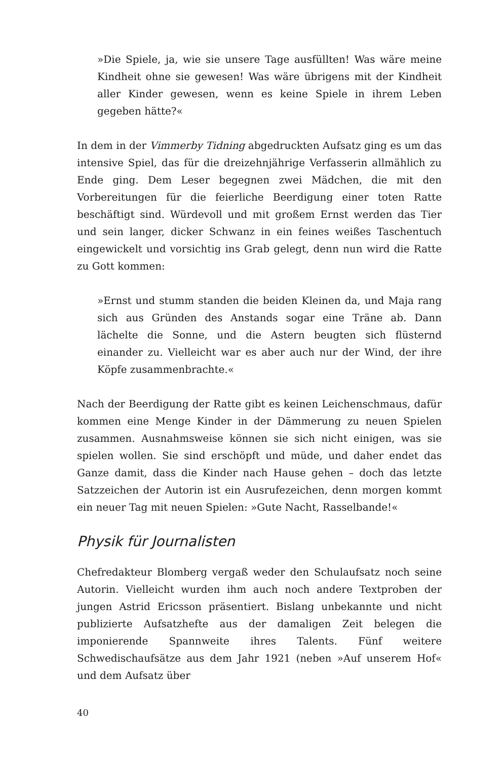»Die Spiele, ja, wie sie unsere Tage ausfüllten! Was wäre meine Kindheit ohne sie gewesen! Was wäre übrigens mit der Kindheit aller Kinder gewesen, wenn es keine Spiele in ihrem Leben gegeben hätte?«
In dem in der Vimmerby Tidning abgedruckten Aufsatz ging es um das intensive Spiel, das für die dreizehnjährige Verfasserin allmählich zu Ende ging. Dem Leser begegnen zwei Mädchen, die mit den Vorbereitungen für die feierliche Beerdigung einer toten Ratte beschäftigt sind. Würdevoll und mit großem Ernst werden das Tier und sein langer, dicker Schwanz in ein feines weißes Taschentuch eingewickelt und vorsichtig ins Grab gelegt, denn nun wird die Ratte zu Gott kommen:
»Ernst und stumm standen die beiden Kleinen da, und Maja rang sich aus Gründen des Anstands sogar eine Träne ab. Dann lächelte die Sonne, und die Astern beugten sich flüsternd einander zu. Vielleicht war es aber auch nur der Wind, der ihre Köpfe zusammenbrachte.«
Nach der Beerdigung der Ratte gibt es keinen Leichenschmaus, dafür kommen eine Menge Kinder in der Dämmerung zu neuen Spielen zusammen. Ausnahmsweise können sie sich nicht einigen, was sie spielen wollen. Sie sind erschöpft und müde, und daher endet das Ganze damit, dass die Kinder nach Hause gehen – doch das letzte Satzzeichen der Autorin ist ein Ausrufezeichen, denn morgen kommt ein neuer Tag mit neuen Spielen: »Gute Nacht, Rasselbande!«
Physik für Journalisten
Chefredakteur Blomberg vergaß weder den Schulaufsatz noch seine Autorin. Vielleicht wurden ihm auch noch andere Textproben der jungen Astrid Ericsson präsentiert. Bislang unbekannte und nicht publizierte Aufsatzhefte aus der damaligen Zeit belegen die imponierende Spannweite ihres Talents. Fünf weitere Schwedischaufsätze aus dem Jahr 1921 (neben »Auf unserem Hof« und dem Aufsatz über
40